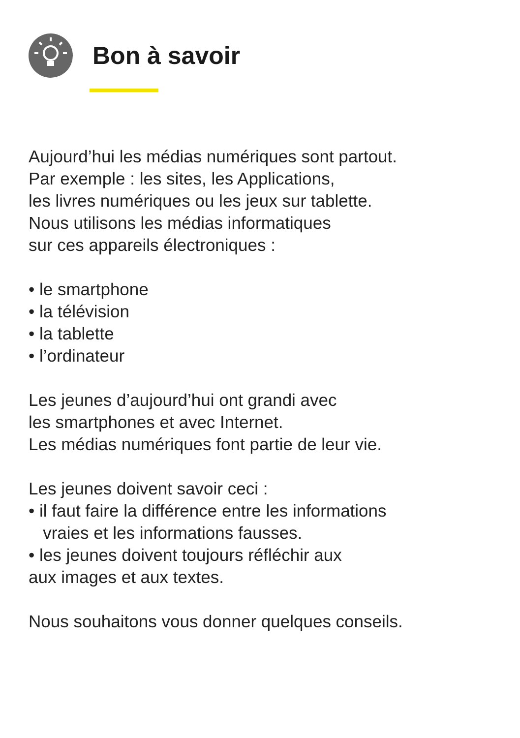Bon à savoir
Aujourd’hui les médias numériques sont partout.
Par exemple : les sites, les Applications,
les livres numériques ou les jeux sur tablette.
Nous utilisons les médias informatiques
sur ces appareils électroniques :
• le smartphone
• la télévision
• la tablette
• l’ordinateur
Les jeunes d’aujourd’hui ont grandi avec
les smartphones et avec Internet.
Les médias numériques font partie de leur vie.
Les jeunes doivent savoir ceci :
• il faut faire la différence entre les informations
vraies et les informations fausses.
• les jeunes doivent toujours réfléchir aux
aux images et aux textes.
Nous souhaitons vous donner quelques conseils.